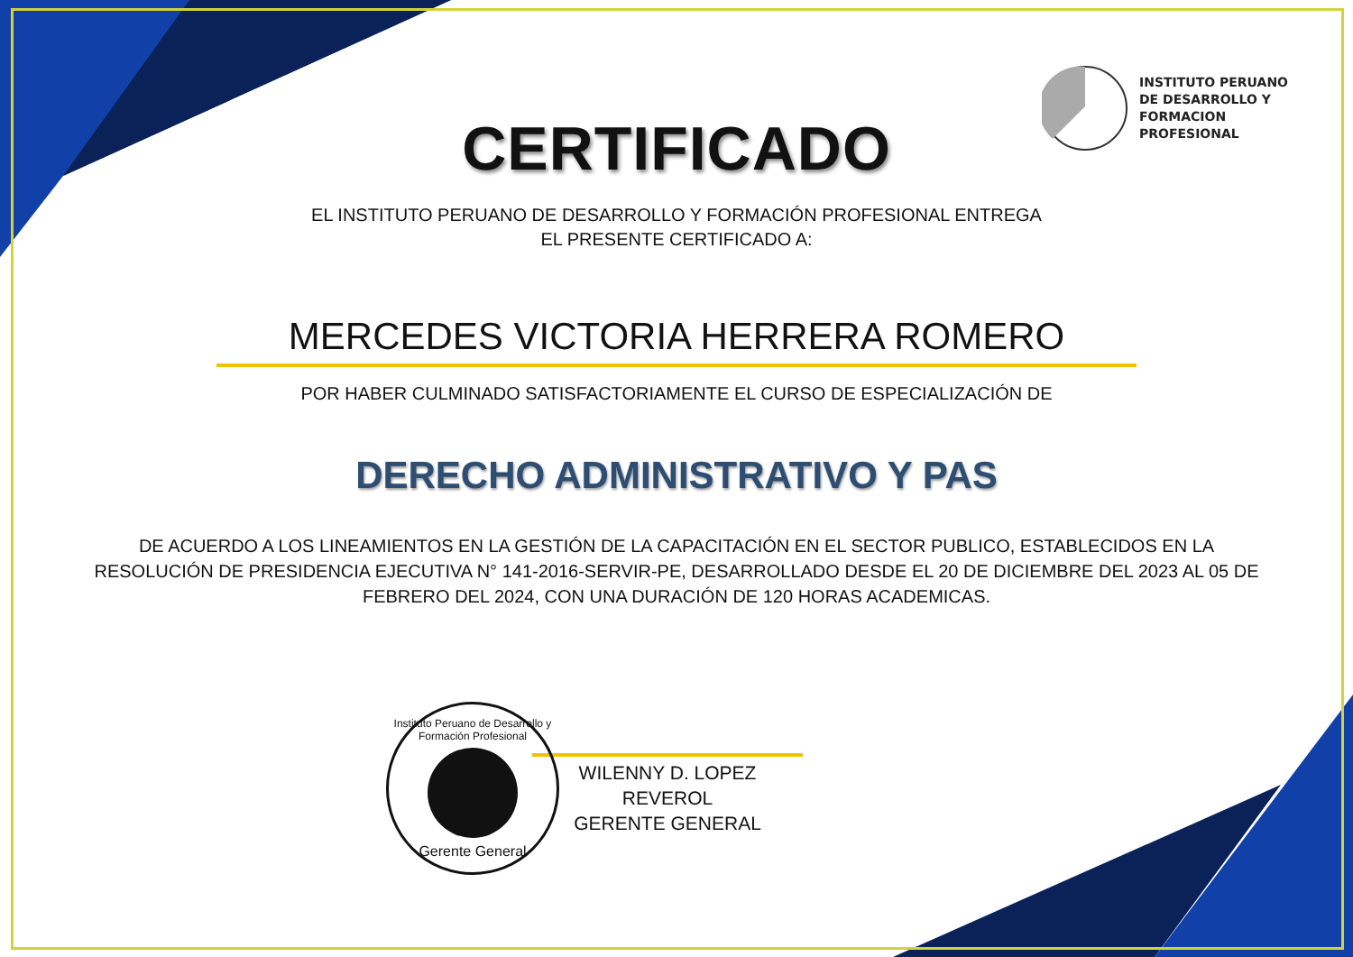INSTITUTO PERUANO
DE DESARROLLO Y
FORMACION
PROFESIONAL
CERTIFICADO
EL INSTITUTO PERUANO DE DESARROLLO Y FORMACIÓN PROFESIONAL ENTREGA
EL PRESENTE CERTIFICADO A:
MERCEDES VICTORIA HERRERA ROMERO
POR HABER CULMINADO SATISFACTORIAMENTE EL CURSO DE ESPECIALIZACIÓN DE
DERECHO ADMINISTRATIVO Y PAS
DE ACUERDO A LOS LINEAMIENTOS EN LA GESTIÓN DE LA CAPACITACIÓN EN EL SECTOR PUBLICO, ESTABLECIDOS EN LA RESOLUCIÓN DE PRESIDENCIA EJECUTIVA N° 141-2016-SERVIR-PE, DESARROLLADO DESDE EL 20 DE DICIEMBRE DEL 2023 AL 05 DE FEBRERO DEL 2024, CON UNA DURACIÓN DE 120 HORAS ACADEMICAS.
Instituto Peruano de Desarrollo y Formación Profesional
Gerente General
WILENNY D. LOPEZ REVEROL
GERENTE GENERAL